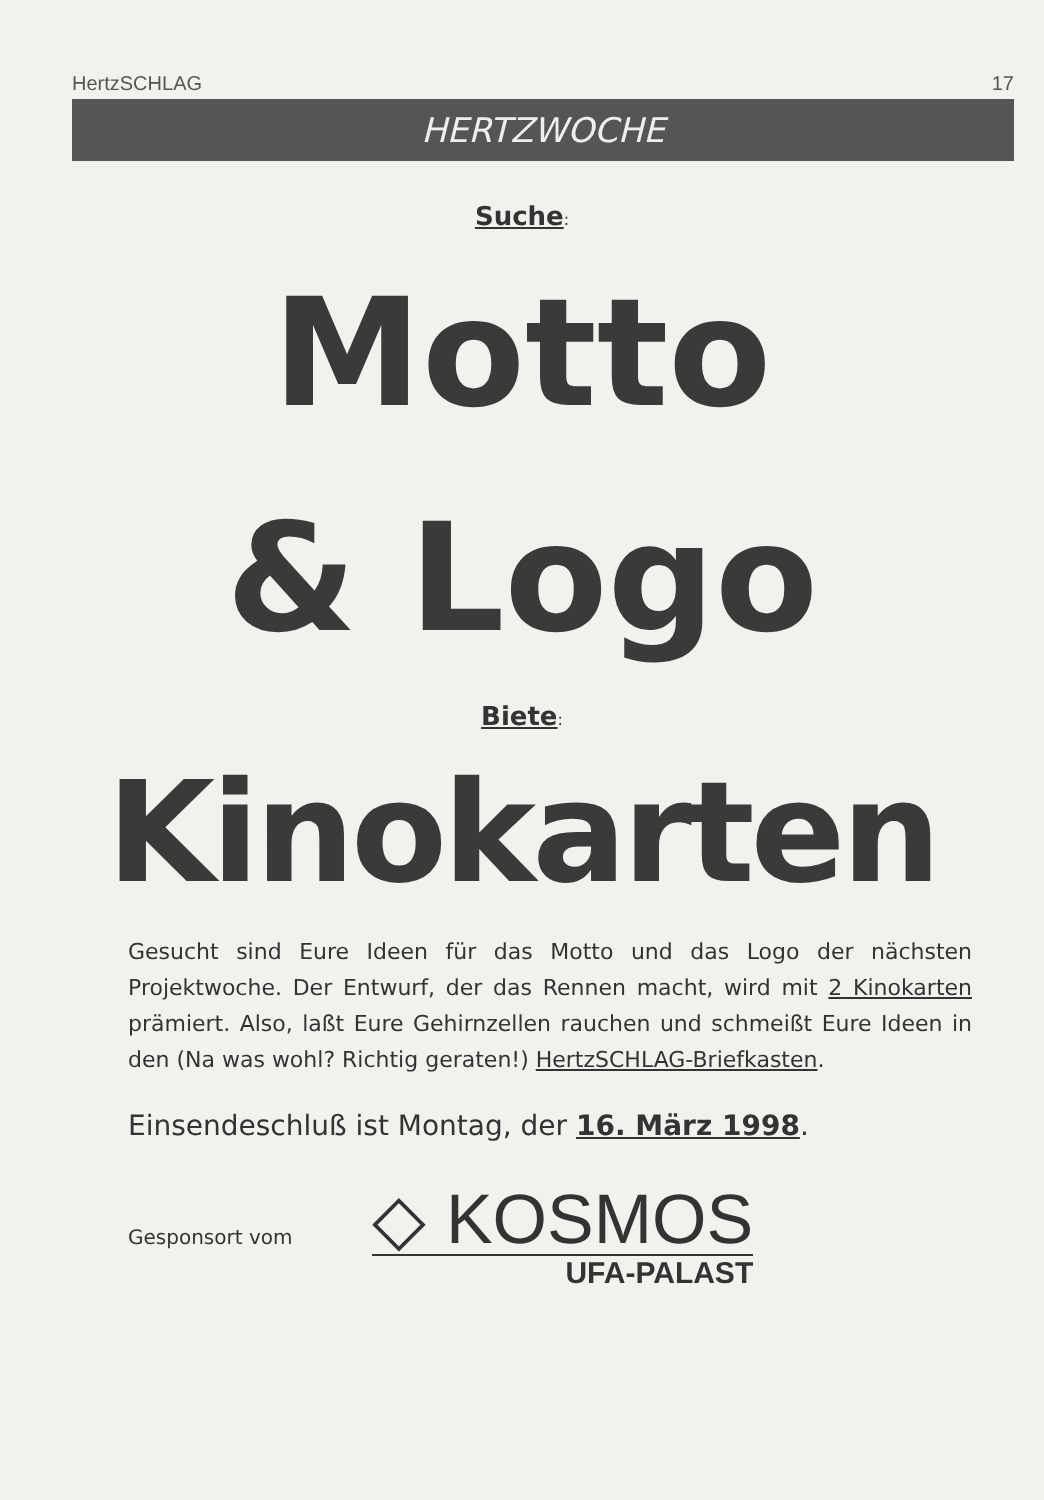HertzSCHLAG 17
HERTZWOCHE
Suche:
Motto
& Logo
Biete:
Kinokarten
Gesucht sind Eure Ideen für das Motto und das Logo der nächsten Projektwoche. Der Entwurf, der das Rennen macht, wird mit 2 Kinokarten prämiert. Also, laßt Eure Gehirnzellen rauchen und schmeißt Eure Ideen in den (Na was wohl? Richtig geraten!) HertzSCHLAG-Briefkasten.
Einsendeschluß ist Montag, der 16. März 1998.
Gesponsort vom
◇ KOSMOS
UFA-PALAST